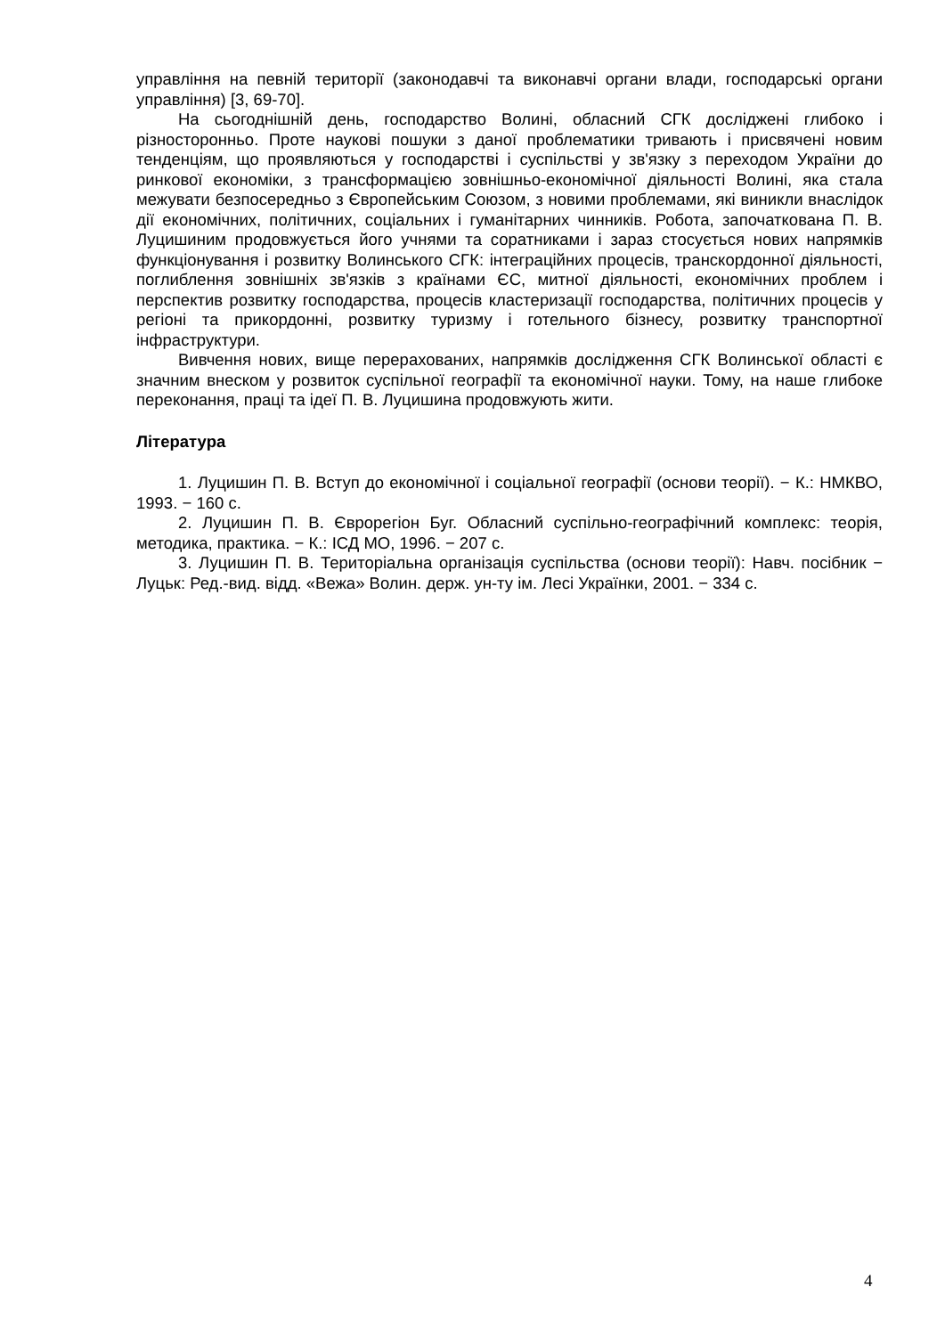управління на певній території (законодавчі та виконавчі органи влади, господарські органи управління) [3, 69-70].
На сьогоднішній день, господарство Волині, обласний СГК досліджені глибоко і різносторонньо. Проте наукові пошуки з даної проблематики тривають і присвячені новим тенденціям, що проявляються у господарстві і суспільстві у зв'язку з переходом України до ринкової економіки, з трансформацією зовнішньо-економічної діяльності Волині, яка стала межувати безпосередньо з Європейським Союзом, з новими проблемами, які виникли внаслідок дії економічних, політичних, соціальних і гуманітарних чинників. Робота, започаткована П. В. Луцишиним продовжується його учнями та соратниками і зараз стосується нових напрямків функціонування і розвитку Волинського СГК: інтеграційних процесів, транскордонної діяльності, поглиблення зовнішніх зв'язків з країнами ЄС, митної діяльності, економічних проблем і перспектив розвитку господарства, процесів кластеризації господарства, політичних процесів у регіоні та прикордонні, розвитку туризму і готельного бізнесу, розвитку транспортної інфраструктури.
Вивчення нових, вище перерахованих, напрямків дослідження СГК Волинської області є значним внеском у розвиток суспільної географії та економічної науки. Тому, на наше глибоке переконання, праці та ідеї П. В. Луцишина продовжують жити.
Література
1. Луцишин П. В. Вступ до економічної і соціальної географії (основи теорії). − К.: НМКВО, 1993. − 160 с.
2. Луцишин П. В. Єврорегіон Буг. Обласний суспільно-географічний комплекс: теорія, методика, практика. − К.: ІСД МО, 1996. − 207 с.
3. Луцишин П. В. Територіальна організація суспільства (основи теорії): Навч. посібник − Луцьк: Ред.-вид. відд. «Вежа» Волин. держ. ун-ту ім. Лесі Українки, 2001. − 334 с.
4